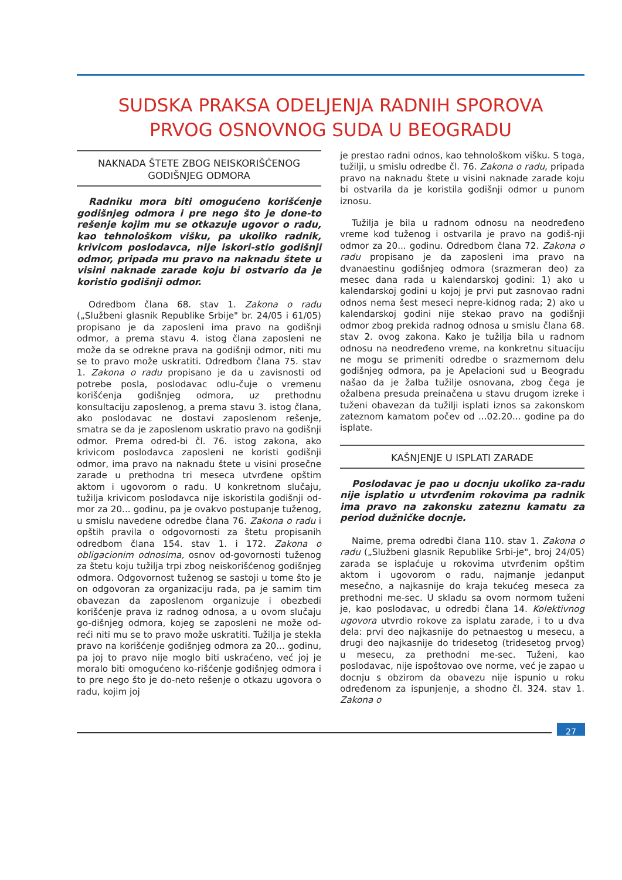SUDSKA PRAKSA ODELJENJA RADNIH SPOROVA
PRVOG OSNOVNOG SUDA U BEOGRADU
NAKNADA ŠTETE ZBOG NEISKORIŠĆENOG
GODIŠNJEG ODMORA
Radniku mora biti omogućeno korišćenje godišnjeg odmora i pre nego što je done-to rešenje kojim mu se otkazuje ugovor o radu, kao tehnološkom višku, pa ukoliko radnik, krivicom poslodavca, nije iskori-stio godišnji odmor, pripada mu pravo na naknadu štete u visini naknade zarade koju bi ostvario da je koristio godišnji odmor.
Odredbom člana 68. stav 1. Zakona o radu („Službeni glasnik Republike Srbije" br. 24/05 i 61/05) propisano je da zaposleni ima pravo na godišnji odmor, a prema stavu 4. istog člana zaposleni ne može da se odrekne prava na godišnji odmor, niti mu se to pravo može uskratiti. Odredbom člana 75. stav 1. Zakona o radu propisano je da u zavisnosti od potrebe posla, poslodavac odlu-čuje o vremenu korišćenja godišnjeg odmora, uz prethodnu konsultaciju zaposlenog, a prema stavu 3. istog člana, ako poslodavac ne dostavi zaposlenom rešenje, smatra se da je zaposlenom uskratio pravo na godišnji odmor. Prema odred-bi čl. 76. istog zakona, ako krivicom poslodavca zaposleni ne koristi godišnji odmor, ima pravo na naknadu štete u visini prosečne zarade u prethodna tri meseca utvrđene opštim aktom i ugovorom o radu. U konkretnom slučaju, tužilja krivicom poslodavca nije iskoristila godišnji od-mor za 20... godinu, pa je ovakvo postupanje tuženog, u smislu navedene odredbe člana 76. Zakona o radu i opštih pravila o odgovornosti za štetu propisanih odredbom člana 154. stav 1. i 172. Zakona o obligacionim odnosima, osnov od-govornosti tuženog za štetu koju tužilja trpi zbog neiskorišćenog godišnjeg odmora. Odgovornost tuženog se sastoji u tome što je on odgovoran za organizaciju rada, pa je samim tim obavezan da zaposlenom organizuje i obezbedi korišćenje prava iz radnog odnosa, a u ovom slučaju go-dišnjeg odmora, kojeg se zaposleni ne može od-reći niti mu se to pravo može uskratiti. Tužilja je stekla pravo na korišćenje godišnjeg odmora za 20... godinu, pa joj to pravo nije moglo biti uskraćeno, već joj je moralo biti omogućeno ko-rišćenje godišnjeg odmora i to pre nego što je do-neto rešenje o otkazu ugovora o radu, kojim joj
je prestao radni odnos, kao tehnološkom višku. S toga, tužilji, u smislu odredbe čl. 76. Zakona o radu, pripada pravo na naknadu štete u visini naknade zarade koju bi ostvarila da je koristila godišnji odmor u punom iznosu.
Tužilja je bila u radnom odnosu na neodređeno vreme kod tuženog i ostvarila je pravo na godiš-nji odmor za 20... godinu. Odredbom člana 72. Zakona o radu propisano je da zaposleni ima pravo na dvanaestinu godišnjeg odmora (srazmeran deo) za mesec dana rada u kalendarskoj godini: 1) ako u kalendarskoj godini u kojoj je prvi put zasnovao radni odnos nema šest meseci nepre-kidnog rada; 2) ako u kalendarskoj godini nije stekao pravo na godišnji odmor zbog prekida radnog odnosa u smislu člana 68. stav 2. ovog zakona. Kako je tužilja bila u radnom odnosu na neodređeno vreme, na konkretnu situaciju ne mogu se primeniti odredbe o srazmernom delu godišnjeg odmora, pa je Apelacioni sud u Beogradu našao da je žalba tužilje osnovana, zbog čega je ožalbena presuda preinačena u stavu drugom izreke i tuženi obavezan da tužilji isplati iznos sa zakonskom zateznom kamatom počev od ...02.20... godine pa do isplate.
KAŠNJENJE U ISPLATI ZARADE
Poslodavac je pao u docnju ukoliko za-radu nije isplatio u utvrđenim rokovima pa radnik ima pravo na zakonsku zateznu kamatu za period dužničke docnje.
Naime, prema odredbi člana 110. stav 1. Zakona o radu („Službeni glasnik Republike Srbi-je", broj 24/05) zarada se isplaćuje u rokovima utvrđenim opštim aktom i ugovorom o radu, najmanje jedanput mesečno, a najkasnije do kraja tekućeg meseca za prethodni me-sec. U skladu sa ovom normom tuženi je, kao poslodavac, u odredbi člana 14. Kolektivnog ugovora utvrdio rokove za isplatu zarade, i to u dva dela: prvi deo najkasnije do petnaestog u mesecu, a drugi deo najkasnije do tridesetog (tridesetog prvog) u mesecu, za prethodni me-sec. Tuženi, kao poslodavac, nije ispoštovao ove norme, već je zapao u docnju s obzirom da obavezu nije ispunio u roku određenom za ispunjenje, a shodno čl. 324. stav 1. Zakona o
27